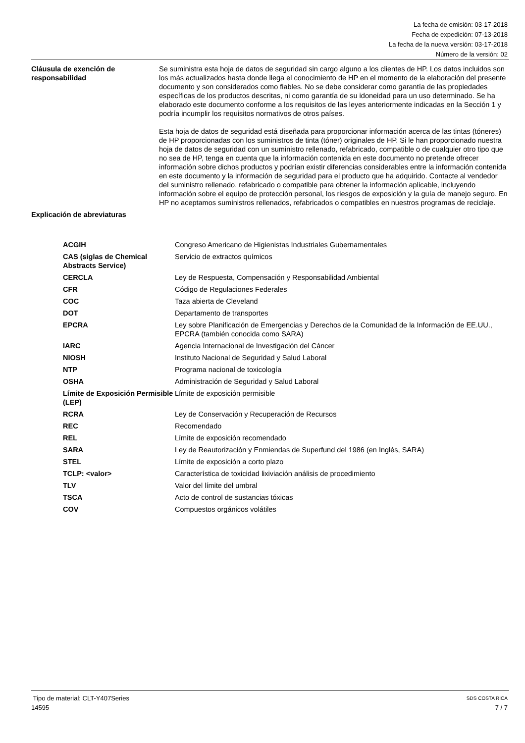La fecha de emisión: 03-17-2018
Fecha de expedición: 07-13-2018
La fecha de la nueva versión: 03-17-2018
Número de la versión: 02
Cláusula de exención de responsabilidad
Se suministra esta hoja de datos de seguridad sin cargo alguno a los clientes de HP. Los datos incluidos son los más actualizados hasta donde llega el conocimiento de HP en el momento de la elaboración del presente documento y son considerados como fiables. No se debe considerar como garantía de las propiedades específicas de los productos descritas, ni como garantía de su idoneidad para un uso determinado. Se ha elaborado este documento conforme a los requisitos de las leyes anteriormente indicadas en la Sección 1 y podría incumplir los requisitos normativos de otros países.
Esta hoja de datos de seguridad está diseñada para proporcionar información acerca de las tintas (tóneres) de HP proporcionadas con los suministros de tinta (tóner) originales de HP. Si le han proporcionado nuestra hoja de datos de seguridad con un suministro rellenado, refabricado, compatible o de cualquier otro tipo que no sea de HP, tenga en cuenta que la información contenida en este documento no pretende ofrecer información sobre dichos productos y podrían existir diferencias considerables entre la información contenida en este documento y la información de seguridad para el producto que ha adquirido. Contacte al vendedor del suministro rellenado, refabricado o compatible para obtener la información aplicable, incluyendo información sobre el equipo de protección personal, los riesgos de exposición y la guía de manejo seguro. En HP no aceptamos suministros rellenados, refabricados o compatibles en nuestros programas de reciclaje.
Explicación de abreviaturas
| ACGIH | Congreso Americano de Higienistas Industriales Gubernamentales |
| CAS (siglas de Chemical Abstracts Service) | Servicio de extractos químicos |
| CERCLA | Ley de Respuesta, Compensación y Responsabilidad Ambiental |
| CFR | Código de Regulaciones Federales |
| COC | Taza abierta de Cleveland |
| DOT | Departamento de transportes |
| EPCRA | Ley sobre Planificación de Emergencias y Derechos de la Comunidad de la Información de EE.UU., EPCRA (también conocida como SARA) |
| IARC | Agencia Internacional de Investigación del Cáncer |
| NIOSH | Instituto Nacional de Seguridad y Salud Laboral |
| NTP | Programa nacional de toxicología |
| OSHA | Administración de Seguridad y Salud Laboral |
| Límite de Exposición Permisible (LEP) | Límite de exposición permisible |
| RCRA | Ley de Conservación y Recuperación de Recursos |
| REC | Recomendado |
| REL | Límite de exposición recomendado |
| SARA | Ley de Reautorización y Enmiendas de Superfund del 1986 (en Inglés, SARA) |
| STEL | Límite de exposición a corto plazo |
| TCLP: <valor> | Característica de toxicidad lixiviación análisis de procedimiento |
| TLV | Valor del límite del umbral |
| TSCA | Acto de control de sustancias tóxicas |
| COV | Compuestos orgánicos volátiles |
Tipo de material: CLT-Y407Series SDS COSTA RICA
14595 7 / 7